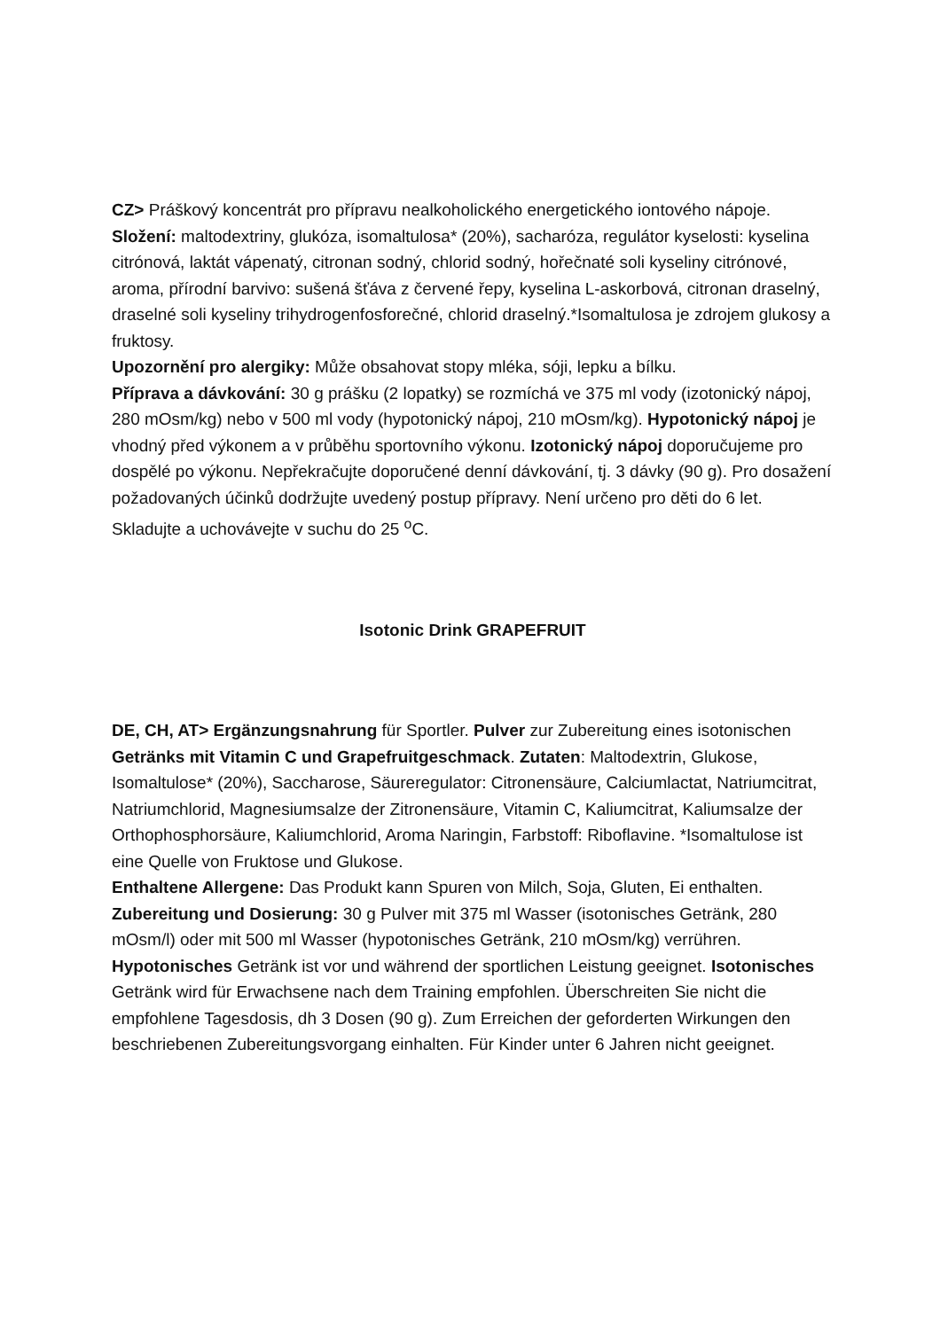CZ> Práškový koncentrát pro přípravu nealkoholického energetického iontového nápoje. Složení: maltodextriny, glukóza, isomaltulosa* (20%), sacharóza, regulátor kyselosti: kyselina citrónová, laktát vápenatý, citronan sodný, chlorid sodný, hořečnaté soli kyseliny citrónové, aroma, přírodní barvivo: sušená šťáva z červené řepy, kyselina L-askorbová, citronan draselný, draselné soli kyseliny trihydrogenfosforečné, chlorid draselný.*Isomaltulosa je zdrojem glukosy a fruktosy.
Upozornění pro alergiky: Může obsahovat stopy mléka, sóji, lepku a bílku.
Příprava a dávkování: 30 g prášku (2 lopatky) se rozmíchá ve 375 ml vody (izotonický nápoj, 280 mOsm/kg) nebo v 500 ml vody (hypotonický nápoj, 210 mOsm/kg). Hypotonický nápoj je vhodný před výkonem a v průběhu sportovního výkonu. Izotonický nápoj doporučujeme pro dospělé po výkonu. Nepřekračujte doporučené denní dávkování, tj. 3 dávky (90 g). Pro dosažení požadovaných účinků dodržujte uvedený postup přípravy. Není určeno pro děti do 6 let.
Skladujte a uchovávejte v suchu do 25 <sup>o</sup>C.
Isotonic Drink GRAPEFRUIT
DE, CH, AT> Ergänzungsnahrung für Sportler. Pulver zur Zubereitung eines isotonischen Getränks mit Vitamin C und Grapefruitgeschmack. Zutaten: Maltodextrin, Glukose, Isomaltulose* (20%), Saccharose, Säureregulator: Citronensäure, Calciumlactat, Natriumcitrat, Natriumchlorid, Magnesiumsalze der Zitronensäure, Vitamin C, Kaliumcitrat, Kaliumsalze der Orthophosphorsäure, Kaliumchlorid, Aroma Naringin, Farbstoff: Riboflavine. *Isomaltulose ist eine Quelle von Fruktose und Glukose.
Enthaltene Allergene: Das Produkt kann Spuren von Milch, Soja, Gluten, Ei enthalten.
Zubereitung und Dosierung: 30 g Pulver mit 375 ml Wasser (isotonisches Getränk, 280 mOsm/l) oder mit 500 ml Wasser (hypotonisches Getränk, 210 mOsm/kg) verrühren. Hypotonisches Getränk ist vor und während der sportlichen Leistung geeignet. Isotonisches Getränk wird für Erwachsene nach dem Training empfohlen. Überschreiten Sie nicht die empfohlene Tagesdosis, dh 3 Dosen (90 g). Zum Erreichen der geforderten Wirkungen den beschriebenen Zubereitungsvorgang einhalten. Für Kinder unter 6 Jahren nicht geeignet.